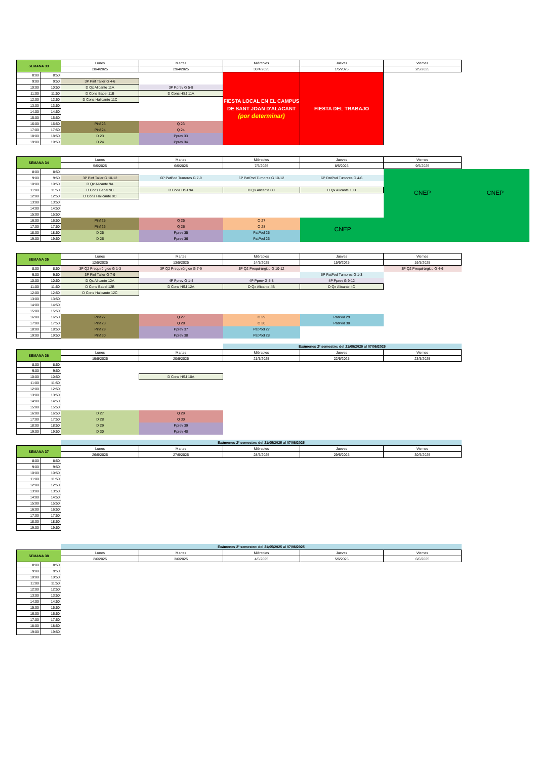| SEMANA 33 | | Lunes | Martes | Miércoles | Jueves | Viernes | |
| | | 28/4/2025 | 29/4/2025 | 30/4/2025 | 1/5/2025 | 2/5/2025 | |
| 8:00 | 8:50 | | | FIESTA LOCAL EN EL CAMPUS DE SANT JOAN D'ALACANT (por determinar) | FIESTA DEL TRABAJO | | |
| 9:00 | 9:50 | 3P Pinf Taller G 4-6 | | | | | |
| 10:00 | 10:50 | D Qx Alicante 11A | 3P Pprev G 5-8 | | | | |
| 11:00 | 11:50 | D Cons Babel 11B | D Cons HSJ 11A | | | | |
| 12:00 | 12:50 | D Cons Halicante 11C | | | | | |
| 13:00 | 13:50 | | | | | | |
| 14:00 | 14:50 | | | | | | |
| 15:00 | 15:50 | | | | | | |
| 16:00 | 16:50 | Pinf 23 | Q 23 | | | | |
| 17:00 | 17:50 | Pinf 24 | Q 24 | | | | |
| 18:00 | 18:50 | D 23 | Pprev 33 | | | | |
| 19:00 | 19:50 | D 24 | Pprev 34 | | | | |
| SEMANA 34 | | Lunes | Martes | Miércoles | Jueves | Viernes | |
| | | 5/5/2025 | 6/5/2025 | 7/5/2025 | 8/5/2025 | 9/5/2025 | |
| 8:00 | 8:50 | | | | | CNEP | CNEP |
| 9:00 | 9:50 | 3P Pinf Taller G 10-12 | 6P PatPod Tumores G 7-9 | 6P PatPod Tumores G 10-12 | 6P PatPod Tumores G 4-6 | | |
| 10:00 | 10:50 | D Qx Alicante 9A | | | | | |
| 11:00 | 11:50 | D Cons Babel 9B | D Cons HSJ 9A | D Qx Alicante 6C | D Qx Alicante 10B | | |
| 12:00 | 12:50 | D Cons Halicante 9C | | | | | |
| 13:00 | 13:50 | | | | | | |
| 14:00 | 14:50 | | | | | | |
| 15:00 | 15:50 | | | | | | |
| 16:00 | 16:50 | Pinf 25 | Q 25 | O 27 | CNEP | | |
| 17:00 | 17:50 | Pinf 26 | Q 26 | O 28 | | | |
| 18:00 | 18:50 | D 25 | Pprev 35 | PatPod 25 | | | |
| 19:00 | 19:50 | D 26 | Pprev 36 | PatPod 26 | | | |
| SEMANA 35 | | Lunes | Martes | Miércoles | Jueves | Viernes | |
| | | 12/5/2025 | 13/5/2025 | 14/5/2025 | 15/5/2025 | 16/5/2025 | |
| 8:00 | 8:50 | 3P Q2 Prequirúrgico G 1-3 | 3P Q2 Prequirúrgico G 7-9 | 3P Q2 Prequirúrgico G 10-12 | | 3P Q2 Prequirúrgico G 4-6 | |
| 9:00 | 9:50 | 3P Pinf Taller G 7-9 | | | 6P PatPod Tumores G 1-3 | | |
| 10:00 | 10:50 | D Qx Alicante 12A | 4P Pprev G 1-4 | 4P Pprev G 5-8 | 4P Pprev G 9-12 | | |
| 11:00 | 11:50 | D Cons Babel 12B | D Cons HSJ 12A | D Qx Alicante 4B | D Qx Alicante 4C | | |
| 12:00 | 12:50 | D Cons Halicante 12C | | | | | |
| 13:00 | 13:50 | | | | | | |
| 14:00 | 14:50 | | | | | | |
| 15:00 | 15:50 | | | | | | |
| 16:00 | 16:50 | Pinf 27 | Q 27 | O 29 | PatPod 29 | | |
| 17:00 | 17:50 | Pinf 28 | Q 28 | O 30 | PatPod 30 | | |
| 18:00 | 18:50 | Pinf 29 | Pprev 37 | PatPod 27 | | | |
| 19:00 | 19:50 | Pinf 30 | Pprev 38 | PatPod 28 | | | |
| | | | | Exámenes 2º semestre: del 21/05/2025 al 07/06/2025 | | | |
| SEMANA 36 | | Lunes | Martes | Miércoles | Jueves | Viernes | |
| | | 19/5/2025 | 20/5/2025 | 21/5/2025 | 22/5/2025 | 23/5/2025 | |
| 8:00 | 8:50 | | | | | | |
| 9:00 | 9:50 | | | | | | |
| 10:00 | 10:50 | | D Cons HSJ 10A | | | | |
| 11:00 | 11:50 | | | | | | |
| 12:00 | 12:50 | | | | | | |
| 13:00 | 13:50 | | | | | | |
| 14:00 | 14:50 | | | | | | |
| 15:00 | 15:50 | | | | | | |
| 16:00 | 16:50 | D 27 | Q 29 | | | | |
| 17:00 | 17:50 | D 28 | Q 30 | | | | |
| 18:00 | 18:50 | D 29 | Pprev 39 | | | | |
| 19:00 | 19:50 | D 30 | Pprev 40 | | | | |
| | | Exámenes 2º semestre: del 21/05/2025 al 07/06/2025 | | | | | |
| SEMANA 37 | | Lunes | Martes | Miércoles | Jueves | Viernes | |
| | | 26/5/2025 | 27/5/2025 | 28/5/2025 | 29/5/2025 | 30/5/2025 | |
| 8:00 | 8:50 | | | | | | |
| 9:00 | 9:50 | | | | | | |
| 10:00 | 10:50 | | | | | | |
| 11:00 | 11:50 | | | | | | |
| 12:00 | 12:50 | | | | | | |
| 13:00 | 13:50 | | | | | | |
| 14:00 | 14:50 | | | | | | |
| 15:00 | 15:50 | | | | | | |
| 16:00 | 16:50 | | | | | | |
| 17:00 | 17:50 | | | | | | |
| 18:00 | 18:50 | | | | | | |
| 19:00 | 19:50 | | | | | | |
| | | Exámenes 2º semestre: del 21/05/2025 al 07/06/2025 | | | | | |
| SEMANA 38 | | Lunes | Martes | Miércoles | Jueves | Viernes | |
| | | 2/6/2025 | 3/6/2025 | 4/6/2025 | 5/6/2025 | 6/6/2025 | |
| 8:00 | 8:50 | | | | | | |
| 9:00 | 9:50 | | | | | | |
| 10:00 | 10:50 | | | | | | |
| 11:00 | 11:50 | | | | | | |
| 12:00 | 12:50 | | | | | | |
| 13:00 | 13:50 | | | | | | |
| 14:00 | 14:50 | | | | | | |
| 15:00 | 15:50 | | | | | | |
| 16:00 | 16:50 | | | | | | |
| 17:00 | 17:50 | | | | | | |
| 18:00 | 18:50 | | | | | | |
| 19:00 | 19:50 | | | | | | |